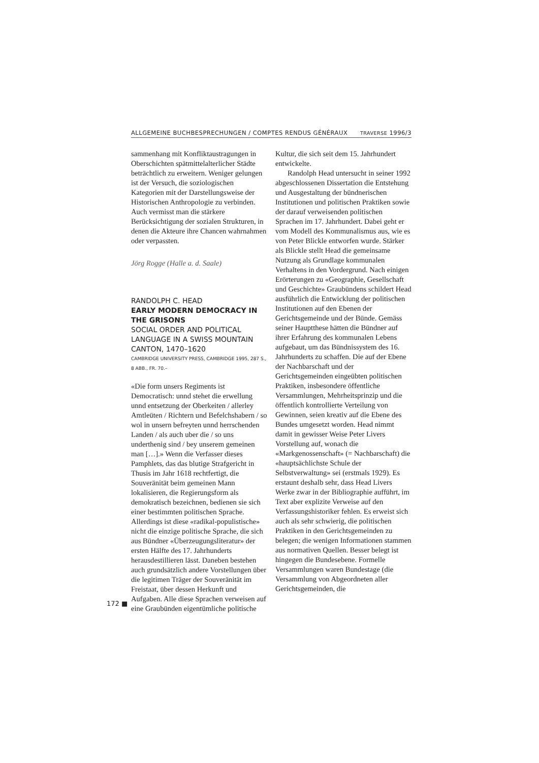ALLGEMEINE BUCHBESPRECHUNGEN / COMPTES RENDUS GÉNÉRAUX TRAVERSE 1996/3
sammenhang mit Konfliktaustragungen in Oberschichten spätmittelalterlicher Städte beträchtlich zu erweitern. Weniger gelungen ist der Versuch, die soziologischen Kategorien mit der Darstellungsweise der Historischen Anthropologie zu verbinden. Auch vermisst man die stärkere Berücksichtigung der sozialen Strukturen, in denen die Akteure ihre Chancen wahrnahmen oder verpassten.
Jörg Rogge (Halle a. d. Saale)
RANDOLPH C. HEAD
EARLY MODERN DEMOCRACY IN THE GRISONS
SOCIAL ORDER AND POLITICAL LANGUAGE IN A SWISS MOUNTAIN CANTON, 1470–1620
CAMBRIDGE UNIVERSITY PRESS, CAMBRIDGE 1995, 287 S., 8 ABB., FR. 70.–
«Die form unsers Regiments ist Democratisch: unnd stehet die erwellung unnd entsetzung der Oberkeiten / allerley Amtleüten / Richtern und Befelchshabern / so wol in unsern befreyten unnd herrschenden Landen / als auch uber die / so uns underthenig sind / bey unserem gemeinen man […].» Wenn die Verfasser dieses Pamphlets, das das blutige Strafgericht in Thusis im Jahr 1618 rechtfertigt, die Souveränität beim gemeinen Mann lokalisieren, die Regierungsform als demokratisch bezeichnen, bedienen sie sich einer bestimmten politischen Sprache. Allerdings ist diese «radikal-populistische» nicht die einzige politische Sprache, die sich aus Bündner «Überzeugungsliteratur» der ersten Hälfte des 17. Jahrhunderts herausdestillieren lässt. Daneben bestehen auch grundsätzlich andere Vorstellungen über die legitimen Träger der Souveränität im Freistaat, über dessen Herkunft und Aufgaben. Alle diese Sprachen verweisen auf eine Graubünden eigentümliche politische
Kultur, die sich seit dem 15. Jahrhundert entwickelte.
Randolph Head untersucht in seiner 1992 abgeschlossenen Dissertation die Entstehung und Ausgestaltung der bündnerischen Institutionen und politischen Praktiken sowie der darauf verweisenden politischen Sprachen im 17. Jahrhundert. Dabei geht er vom Modell des Kommunalismus aus, wie es von Peter Blickle entworfen wurde. Stärker als Blickle stellt Head die gemeinsame Nutzung als Grundlage kommunalen Verhaltens in den Vordergrund. Nach einigen Erörterungen zu «Geographie, Gesellschaft und Geschichte» Graubündens schildert Head ausführlich die Entwicklung der politischen Institutionen auf den Ebenen der Gerichtsgemeinde und der Bünde. Gemäss seiner Hauptthese hätten die Bündner auf ihrer Erfahrung des kommunalen Lebens aufgebaut, um das Bündnissystem des 16. Jahrhunderts zu schaffen. Die auf der Ebene der Nachbarschaft und der Gerichtsgemeinden eingeübten politischen Praktiken, insbesondere öffentliche Versammlungen, Mehrheitsprinzip und die öffentlich kontrollierte Verteilung von Gewinnen, seien kreativ auf die Ebene des Bundes umgesetzt worden. Head nimmt damit in gewisser Weise Peter Livers Vorstellung auf, wonach die «Markgenossenschaft» (= Nachbarschaft) die «hauptsächlichste Schule der Selbstverwaltung» sei (erstmals 1929). Es erstaunt deshalb sehr, dass Head Livers Werke zwar in der Bibliographie aufführt, im Text aber explizite Verweise auf den Verfassungshistoriker fehlen. Es erweist sich auch als sehr schwierig, die politischen Praktiken in den Gerichtsgemeinden zu belegen; die wenigen Informationen stammen aus normativen Quellen. Besser belegt ist hingegen die Bundesebene. Formelle Versammlungen waren Bundestage (die Versammlung von Abgeordneten aller Gerichtsgemeinden, die
172 ■